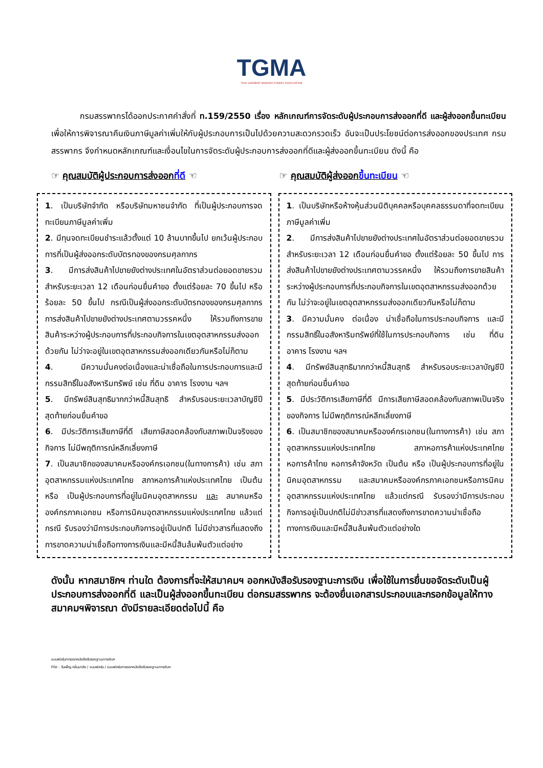TGMA
THAI GARMENT MANUFACTURERS ASSOCIATION
กรมสรรพากรได้ออกประกาศคำสั่งที่ ท.159/2550 เรื่อง หลักเกณฑ์การจัดระดับผู้ประกอบการส่งออกที่ดี และผู้ส่งออกขึ้นทะเบียน เพื่อให้การพิจารณาคืนเงินภาษีมูลค่าเพิ่มให้กับผู้ประกอบการเป็นไปด้วยความสะดวกรวดเร็ว อันจะเป็นประโยชน์ต่อการส่งออกของประเทศ กรมสรรพากร จึงกำหนดหลักเกณฑ์และเงื่อนไขในการจัดระดับผู้ประกอบการส่งออกที่ดีและผู้ส่งออกขึ้นทะเบียน ดังนี้ คือ
☞ คุณสมบัติผู้ประกอบการส่งออกที่ดี ☜
☞ คุณสมบัติผู้ส่งออกขึ้นทะเบียน ☜
1. เป็นบริษัทจำกัด หรือบริษัทมหาชนจำกัด ที่เป็นผู้ประกอบการจดทะเบียนภาษีมูลค่าเพิ่ม
2. มีทุนจดทะเบียนชำระแล้วตั้งแต่ 10 ล้านบาทขึ้นไป ยกเว้นผู้ประกอบการที่เป็นผู้ส่งออกระดับบัตรทองของกรมศุลกากร
3. มีการส่งสินค้าไปขายยังต่างประเทศในอัตราส่วนต่อยอดขายรวมสำหรับระยะเวลา 12 เดือนก่อนยื่นคำขอ ตั้งแต่ร้อยละ 70 ขึ้นไป หรือร้อยละ 50 ขึ้นไป กรณีเป็นผู้ส่งออกระดับบัตรทองของกรมศุลกากร การส่งสินค้าไปขายยังต่างประเทศตามวรรคหนึ่ง ให้รวมถึงการขายสินค้าระหว่างผู้ประกอบการที่ประกอบกิจการในเขตอุตสาหกรรมส่งออกด้วยกัน ไม่ว่าจะอยู่ในเขตอุตสาหกรรมส่งออกเดียวกันหรือไม่ก็ตาม
4. มีความมั่นคงต่อเนื่องและน่าเชื่อถือในการประกอบการและมีกรรมสิทธิ์ในอสังหาริมทรัพย์ เช่น ที่ดิน อาคาร โรงงาน ฯลฯ
5. มีทรัพย์สินสุทธิมากกว่าหนี้สินสุทธิ สำหรับรอบระยะเวลาบัญชีปีสุดท้ายก่อนยื่นคำขอ
6. มีประวัติการเสียภาษีที่ดี เสียภาษีสอดคล้องกับสภาพเป็นจริงของกิจการ ไม่มีพฤติการณ์หลีกเลี่ยงภาษี
7. เป็นสมาชิกของสมาคมหรือองค์กรเอกชน(ในทางการค้า) เช่น สภาอุตสาหกรรมแห่งประเทศไทย สภาหอการค้าแห่งประเทศไทย เป็นต้น หรือ เป็นผู้ประกอบการที่อยู่ในนิคมอุตสาหกรรม และ สมาคมหรือองค์กรภาคเอกชน หรือการนิคมอุตสาหกรรมแห่งประเทศไทย แล้วแต่กรณี รับรองว่ามีการประกอบกิจการอยู่เป็นปกติ ไม่มีข่าวสารที่แสดงถึงการขาดความน่าเชื่อถือทางการเงินและมีหนี้สินล้นพ้นตัวแต่อย่าง
1. เป็นบริษัทหรือห้างหุ้นส่วนนิติบุคคลหรือบุคคลธรรมดาที่จดทะเบียนภาษีมูลค่าเพิ่ม
2. มีการส่งสินค้าไปขายยังต่างประเทศในอัตราส่วนต่อยอดขายรวม สำหรับระยะเวลา 12 เดือนก่อนยื่นคำขอ ตั้งแต่ร้อยละ 50 ขึ้นไป การส่งสินค้าไปขายยังต่างประเทศตามวรรคหนึ่ง ให้รวมถึงการขายสินค้าระหว่างผู้ประกอบการที่ประกอบกิจการในเขตอุตสาหกรรมส่งออกด้วยกัน ไม่ว่าจะอยู่ในเขตอุตสาหกรรมส่งออกเดียวกันหรือไม่ก็ตาม
3. มีความมั่นคง ต่อเนื่อง น่าเชื่อถือในการประกอบกิจการ และมีกรรมสิทธิ์ในอสังหาริมทรัพย์ที่ใช้ในการประกอบกิจการ เช่น ที่ดิน อาคาร โรงงาน ฯลฯ
4. มีทรัพย์สินสุทธิมากกว่าหนี้สินสุทธิ สำหรับรอบระยะเวลาบัญชีปีสุดท้ายก่อนยื่นคำขอ
5. มีประวัติการเสียภาษีที่ดี มีการเสียภาษีสอดคล้องกับสภาพเป็นจริงของกิจการ ไม่มีพฤติการณ์หลีกเลี่ยงภาษี
6. เป็นสมาชิกของสมาคมหรือองค์กรเอกชน(ในทางการค้า) เช่น สภาอุตสาหกรรมแห่งประเทศไทย สภาหอการค้าแห่งประเทศไทย หอการค้าไทย หอการค้าจังหวัด เป็นต้น หรือ เป็นผู้ประกอบการที่อยู่ในนิคมอุตสาหกรรม และสมาคมหรือองค์กรภาคเอกชนหรือการนิคมอุตสาหกรรมแห่งประเทศไทย แล้วแต่กรณี รับรองว่ามีการประกอบกิจการอยู่เป็นปกติไม่มีข่าวสารที่แสดงถึงการขาดความน่าเชื่อถือทางการเงินและมีหนี้สินล้นพ้นตัวแต่อย่างใด
ดังนั้น หากสมาชิกฯ ท่านใด ต้องการที่จะให้สมาคมฯ ออกหนังสือรับรองฐานะการเงิน เพื่อใช้ในการยื่นขอจัดระดับเป็นผู้ประกอบการส่งออกที่ดี และเป็นผู้ส่งออกขึ้นทะเบียน ต่อกรมสรรพากร จะต้องยื่นเอกสารประกอบและกรอกข้อมูลให้ทางสมาคมฯพิจารณา ดังมีรายละเอียดต่อไปนี้ คือ
แบบฟอร์มการออกหนังสือรับรองฐานะการเงินฯ
File : วันเพ็ญ กลิ่นมาลัย / แบบฟอร์ม / แบบฟอร์มการออกหนังสือรับรองฐานะการเงินฯ